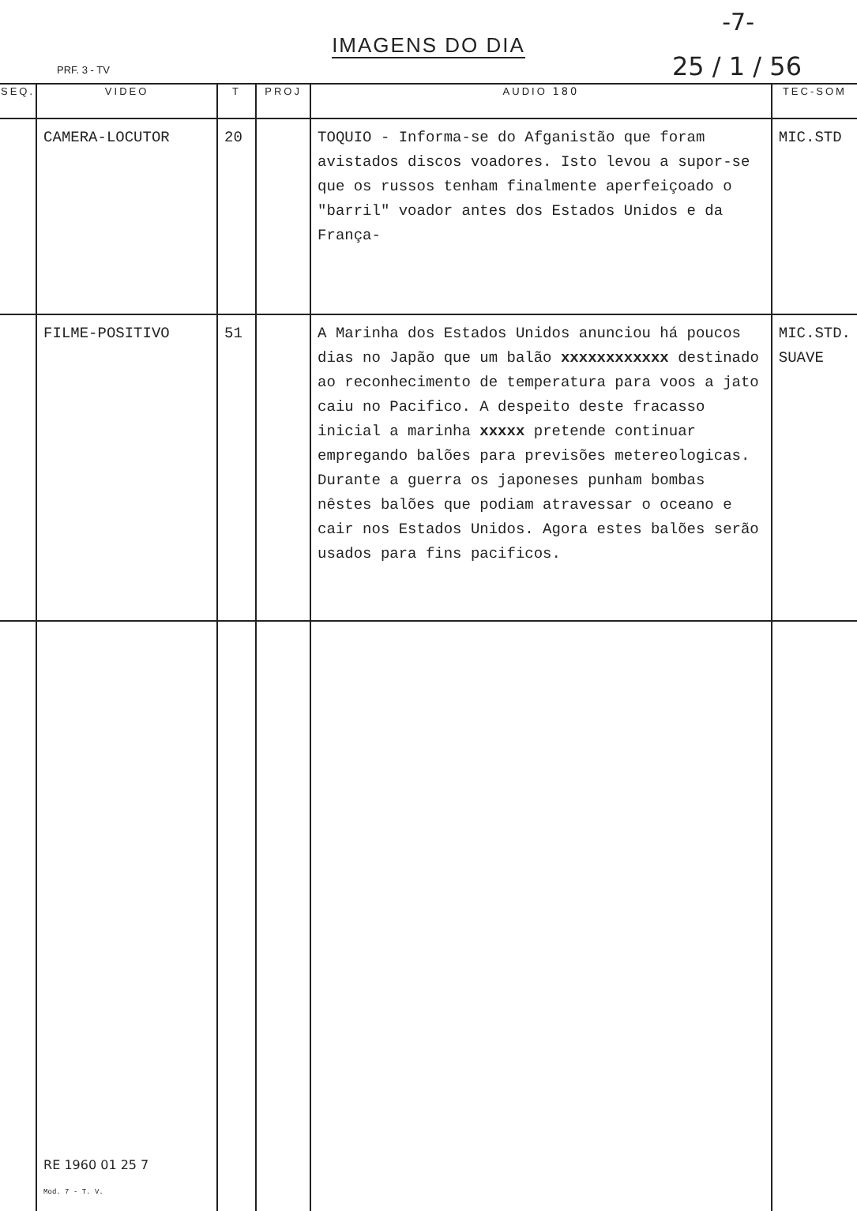IMAGENS DO DIA
PRF. 3 - TV
-7-
25 / 1 / 56
| SEQ. | VIDEO | T | PROJ | AUDIO 180 | TEC-SOM |
| --- | --- | --- | --- | --- | --- |
| | CAMERA-LOCUTOR | 20 | | TOQUIO - Informa-se do Afganistão que foram avistados discos voadores. Isto levou a supor-se que os russos tenham finalmente aperfeiçoado o "barril" voador antes dos Estados Unidos e da França- | MIC.STD |
| | FILME-POSITIVO | 51 | | A Marinha dos Estados Unidos anunciou há poucos dias no Japão que um balão xxxxxxxxxxxx destinado ao reconhecimento de temperatura para voos a jato caiu no Pacifico. A despeito deste fracasso inicial a marinha xxxxx pretende continuar empregando balões para previsões metereologicas. Durante a guerra os japoneses punham bombas nêstes balões que podiam atravessar o oceano e cair nos Estados Unidos. Agora estes balões serão usados para fins pacificos. | MIC.STD. SUAVE |
| | RE 1960 01 25 7 Mod. 7 - T. V. | | | | |